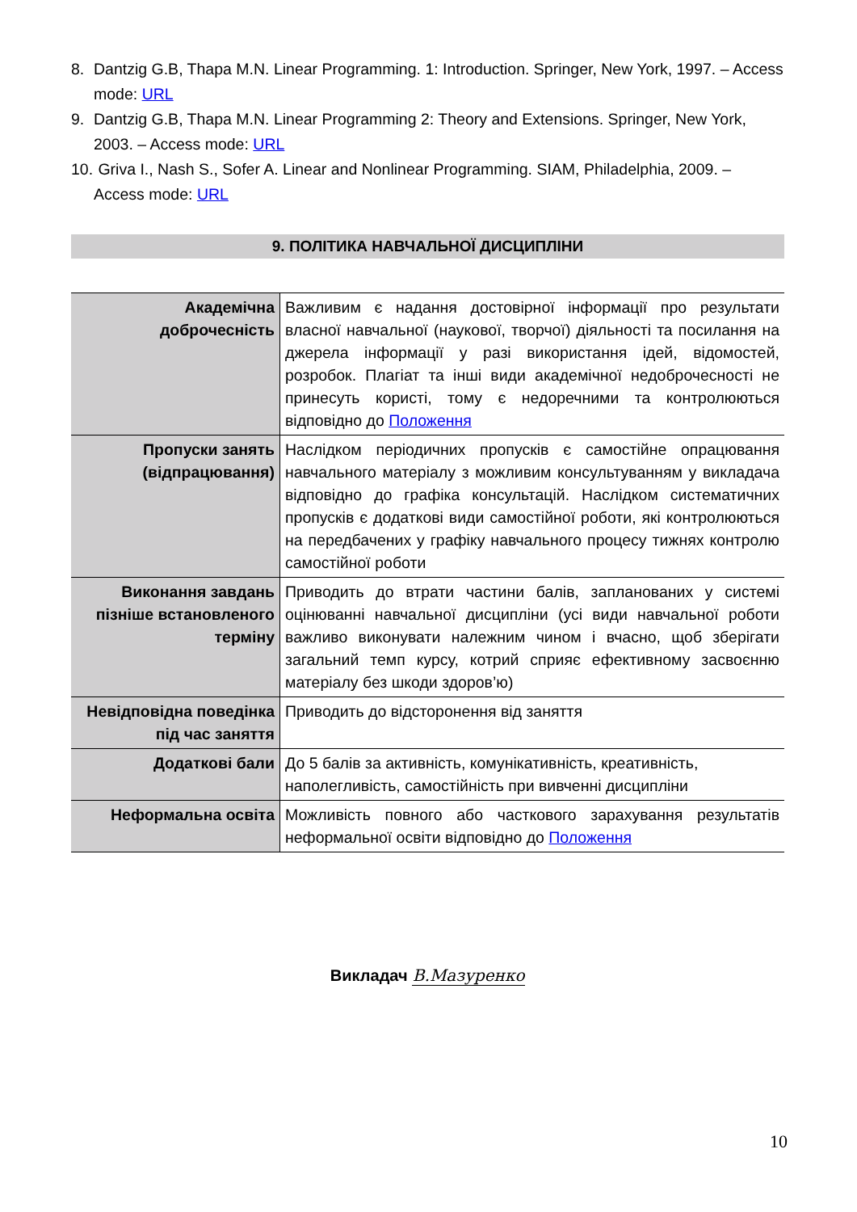8. Dantzig G.B, Thapa M.N. Linear Programming. 1: Introduction. Springer, New York, 1997. – Access mode: URL
9. Dantzig G.B, Thapa M.N. Linear Programming 2: Theory and Extensions. Springer, New York, 2003. – Access mode: URL
10. Griva I., Nash S., Sofer A. Linear and Nonlinear Programming. SIAM, Philadelphia, 2009. – Access mode: URL
9. ПОЛІТИКА НАВЧАЛЬНОЇ ДИСЦИПЛІНИ
| Академічна доброчесність | Важливим є надання достовірної інформації про результати власної навчальної (наукової, творчої) діяльності та посилання на джерела інформації у разі використання ідей, відомостей, розробок. Плагіат та інші види академічної недоброчесності не принесуть користі, тому є недоречними та контролюються відповідно до Положення |
| Пропуски занять (відпрацювання) | Наслідком періодичних пропусків є самостійне опрацювання навчального матеріалу з можливим консультуванням у викладача відповідно до графіка консультацій. Наслідком систематичних пропусків є додаткові види самостійної роботи, які контролюються на передбачених у графіку навчального процесу тижнях контролю самостійної роботи |
| Виконання завдань пізніше встановленого терміну | Приводить до втрати частини балів, запланованих у системі оцінюванні навчальної дисципліни (усі види навчальної роботи важливо виконувати належним чином і вчасно, щоб зберігати загальний темп курсу, котрий сприяє ефективному засвоєнню матеріалу без шкоди здоров’ю) |
| Невідповідна поведінка під час заняття | Приводить до відсторонення від заняття |
| Додаткові бали | До 5 балів за активність, комунікативність, креативність, наполегливість, самостійність при вивченні дисципліни |
| Неформальна освіта | Можливість повного або часткового зарахування результатів неформальної освіти відповідно до Положення |
Викладач В.Мазуренко
10